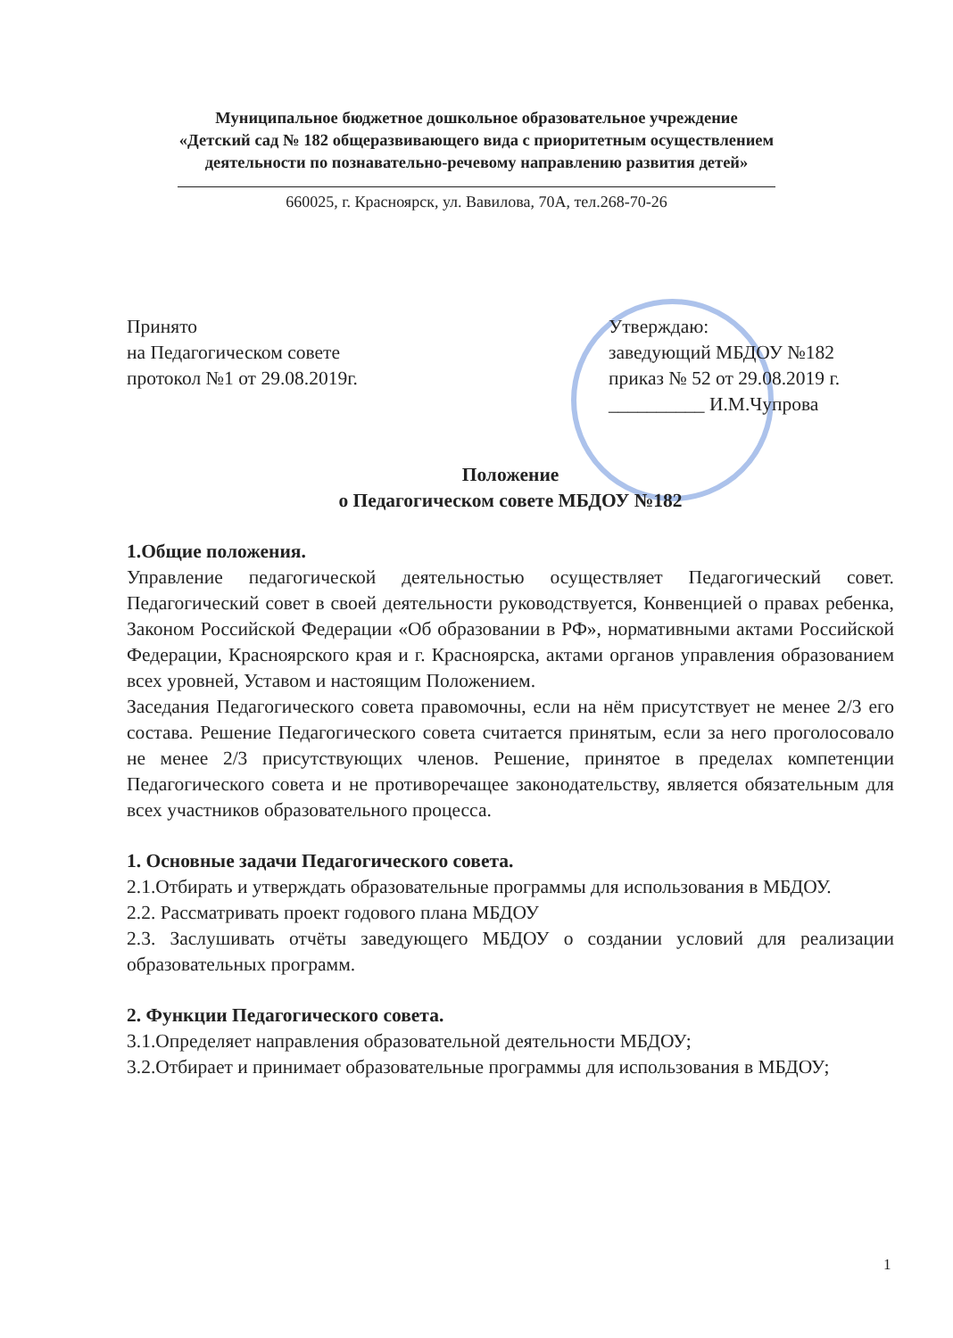Муниципальное бюджетное дошкольное образовательное учреждение
«Детский сад № 182 общеразвивающего вида с приоритетным осуществлением
деятельности по познавательно-речевому направлению развития детей»
660025, г. Красноярск, ул. Вавилова, 70А, тел.268-70-26
Принято
на Педагогическом совете
протокол №1 от 29.08.2019г.
Утверждаю:
заведующий МБДОУ №182
приказ № 52 от 29.08.2019 г.
__________ И.М.Чупрова
Положение
о Педагогическом совете МБДОУ №182
1.Общие положения.
Управление педагогической деятельностью осуществляет Педагогический совет. Педагогический совет в своей деятельности руководствуется, Конвенцией о правах ребенка, Законом Российской Федерации «Об образовании в РФ», нормативными актами Российской Федерации, Красноярского края и г. Красноярска, актами органов управления образованием всех уровней, Уставом и настоящим Положением.
Заседания Педагогического совета правомочны, если на нём присутствует не менее 2/3 его состава. Решение Педагогического совета считается принятым, если за него проголосовало не менее 2/3 присутствующих членов. Решение, принятое в пределах компетенции Педагогического совета и не противоречащее законодательству, является обязательным для всех участников образовательного процесса.
1. Основные задачи Педагогического совета.
2.1.Отбирать и утверждать образовательные программы для использования в МБДОУ.
2.2. Рассматривать проект годового плана МБДОУ
2.3. Заслушивать отчёты заведующего МБДОУ о создании условий для реализации образовательных программ.
2. Функции Педагогического совета.
3.1.Определяет направления образовательной деятельности МБДОУ;
3.2.Отбирает и принимает образовательные программы для использования в МБДОУ;
1